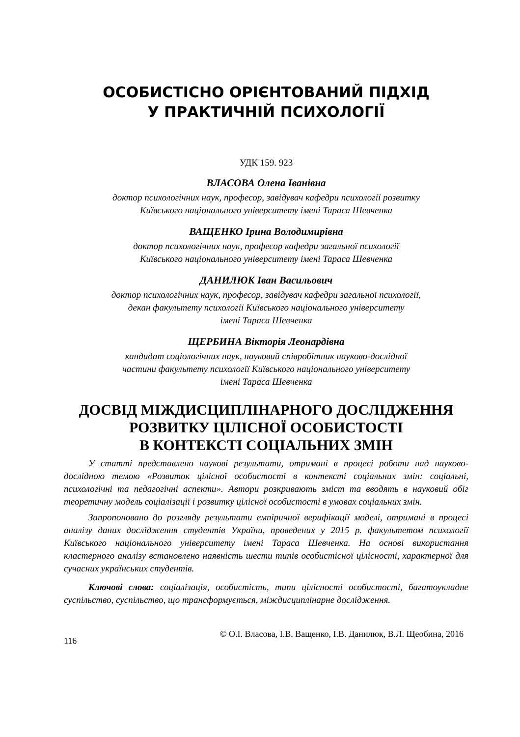ОСОБИСТІСНО ОРІЄНТОВАНИЙ ПІДХІД
У ПРАКТИЧНІЙ ПСИХОЛОГІЇ
УДК 159. 923
ВЛАСОВА Олена Іванівна
доктор психологічних наук, професор, завідувач кафедри психології розвитку
Київського національного університету імені Тараса Шевченка
ВАЩЕНКО Ірина Володимирівна
доктор психологічних наук, професор кафедри загальної психології
Київського національного університету імені Тараса Шевченка
ДАНИЛЮК Іван Васильович
доктор психологічних наук, професор, завідувач кафедри загальної психології,
декан факультету психології Київського національного університету
імені Тараса Шевченка
ЩЕРБИНА Вікторія Леонардівна
кандидат соціологічних наук, науковий співробітник науково-дослідної
частини факультету психології Київського національного університету
імені Тараса Шевченка
ДОСВІД МІЖДИСЦИПЛІНАРНОГО ДОСЛІДЖЕННЯ
РОЗВИТКУ ЦІЛІСНОЇ ОСОБИСТОСТІ
В КОНТЕКСТІ СОЦІАЛЬНИХ ЗМІН
У статті представлено наукові результати, отримані в процесі роботи над науково-дослідною темою «Розвиток цілісної особистості в контексті соціальних змін: соціальні, психологічні та педагогічні аспекти». Автори розкривають зміст та вводять в науковий обіг теоретичну модель соціалізації і розвитку цілісної особистості в умовах соціальних змін.
Запропоновано до розгляду результати емпіричної верифікації моделі, отримані в процесі аналізу даних дослідження студентів України, проведених у 2015 р. факультетом психології Київського національного університету імені Тараса Шевченка. На основі використання кластерного аналізу встановлено наявність шести типів особистісної цілісності, характерної для сучасних українських студентів.
Ключові слова: соціалізація, особистість, типи цілісності особистості, багатоукладне суспільство, суспільство, що трансформується, міждисциплінарне дослідження.
116 © О.І. Власова, І.В. Ващенко, І.В. Данилюк, В.Л. Щеобина, 2016